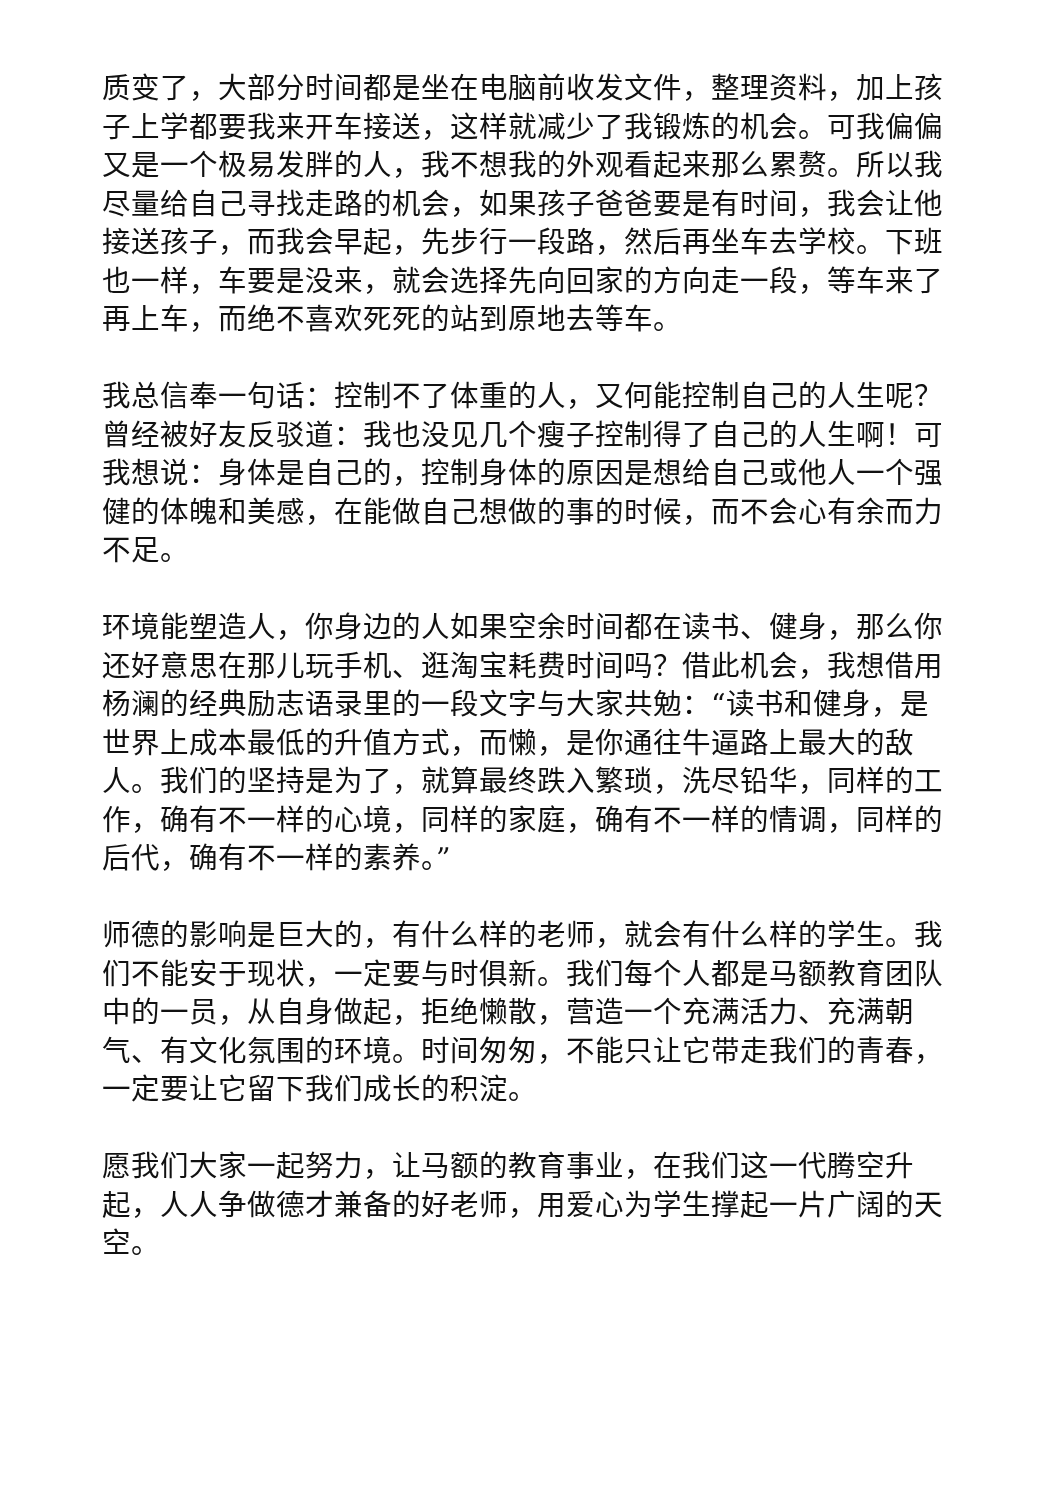质变了，大部分时间都是坐在电脑前收发文件，整理资料，加上孩子上学都要我来开车接送，这样就减少了我锻炼的机会。可我偏偏又是一个极易发胖的人，我不想我的外观看起来那么累赘。所以我尽量给自己寻找走路的机会，如果孩子爸爸要是有时间，我会让他接送孩子，而我会早起，先步行一段路，然后再坐车去学校。下班也一样，车要是没来，就会选择先向回家的方向走一段，等车来了再上车，而绝不喜欢死死的站到原地去等车。
我总信奉一句话：控制不了体重的人，又何能控制自己的人生呢？曾经被好友反驳道：我也没见几个瘦子控制得了自己的人生啊！可我想说：身体是自己的，控制身体的原因是想给自己或他人一个强健的体魄和美感，在能做自己想做的事的时候，而不会心有余而力不足。
环境能塑造人，你身边的人如果空余时间都在读书、健身，那么你还好意思在那儿玩手机、逛淘宝耗费时间吗？借此机会，我想借用杨澜的经典励志语录里的一段文字与大家共勉：“读书和健身，是世界上成本最低的升值方式，而懒，是你通往牛逼路上最大的敌人。我们的坚持是为了，就算最终跌入繁琐，洗尽铅华，同样的工作，确有不一样的心境，同样的家庭，确有不一样的情调，同样的后代，确有不一样的素养。”
师德的影响是巨大的，有什么样的老师，就会有什么样的学生。我们不能安于现状，一定要与时俱新。我们每个人都是马额教育团队中的一员，从自身做起，拒绝懒散，营造一个充满活力、充满朝气、有文化氛围的环境。时间匆匆，不能只让它带走我们的青春，一定要让它留下我们成长的积淀。
愿我们大家一起努力，让马额的教育事业，在我们这一代腾空升起，人人争做德才兼备的好老师，用爱心为学生撑起一片广阔的天空。